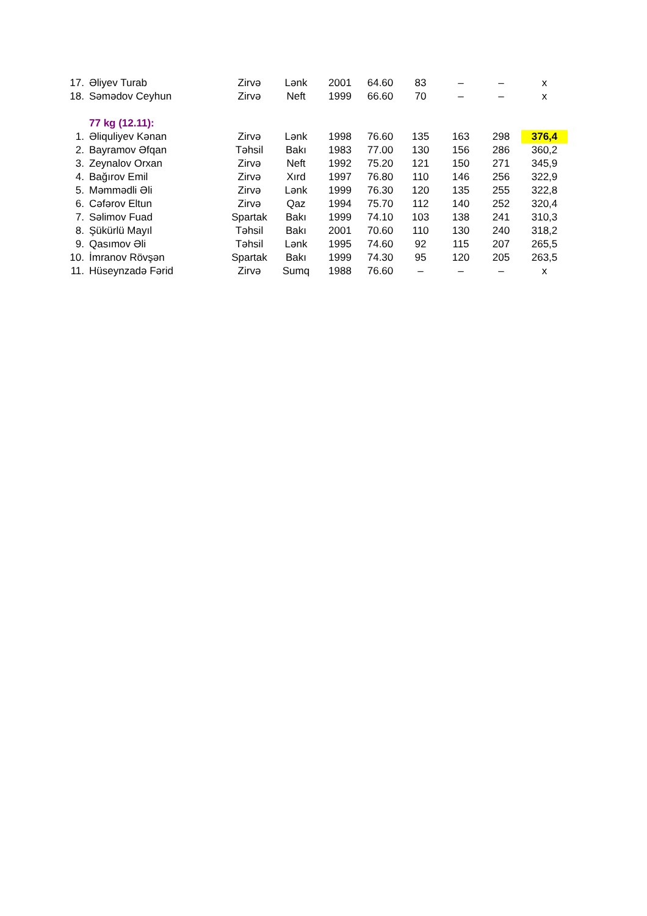| 17. | Əliyev Turab | Zirvə | Lənk | 2001 | 64.60 | 83 | – | – | x |
| 18. | Səmədov Ceyhun | Zirvə | Neft | 1999 | 66.60 | 70 | – | – | x |
| | 77 kg (12.11): | | | | | | | | |
| 1. | Əliquliyev Kənan | Zirvə | Lənk | 1998 | 76.60 | 135 | 163 | 298 | 376,4 |
| 2. | Bayramov Əfqan | Təhsil | Bakı | 1983 | 77.00 | 130 | 156 | 286 | 360,2 |
| 3. | Zeynalov Orxan | Zirvə | Neft | 1992 | 75.20 | 121 | 150 | 271 | 345,9 |
| 4. | Bağırov Emil | Zirvə | Xırd | 1997 | 76.80 | 110 | 146 | 256 | 322,9 |
| 5. | Məmmədli Əli | Zirvə | Lənk | 1999 | 76.30 | 120 | 135 | 255 | 322,8 |
| 6. | Cəfərov Eltun | Zirvə | Qaz | 1994 | 75.70 | 112 | 140 | 252 | 320,4 |
| 7. | Səlimov Fuad | Spartak | Bakı | 1999 | 74.10 | 103 | 138 | 241 | 310,3 |
| 8. | Şükürlü Mayıl | Təhsil | Bakı | 2001 | 70.60 | 110 | 130 | 240 | 318,2 |
| 9. | Qasımov Əli | Təhsil | Lənk | 1995 | 74.60 | 92 | 115 | 207 | 265,5 |
| 10. | İmranov Rövşən | Spartak | Bakı | 1999 | 74.30 | 95 | 120 | 205 | 263,5 |
| 11. | Hüseynzadə Fərid | Zirvə | Sumq | 1988 | 76.60 | – | – | – | x |